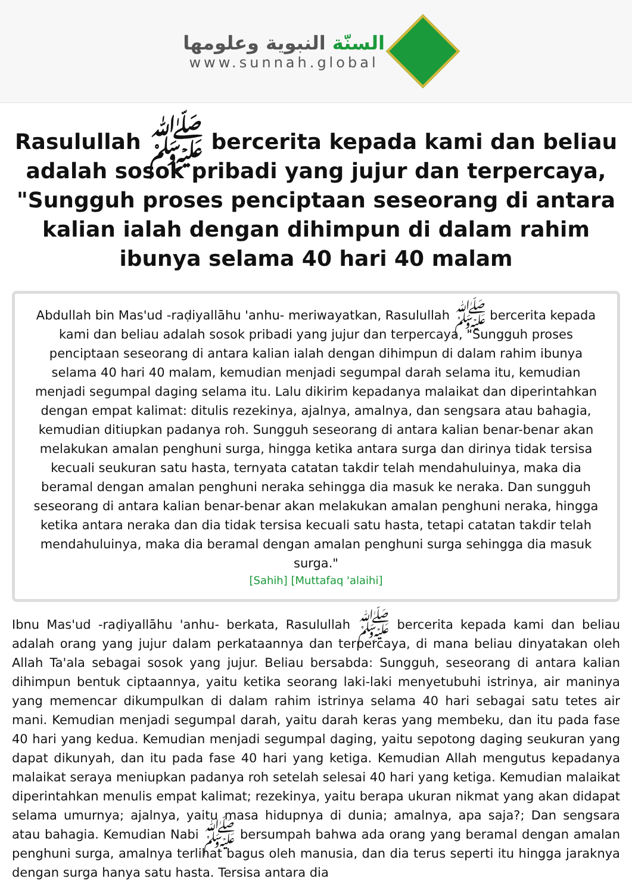السنّة النبوية وعلومها
www.sunnah.global
Rasulullah ﷺ bercerita kepada kami dan beliau adalah sosok pribadi yang jujur dan terpercaya, "Sungguh proses penciptaan seseorang di antara kalian ialah dengan dihimpun di dalam rahim ibunya selama 40 hari 40 malam
Abdullah bin Mas'ud -raḍiyallāhu 'anhu- meriwayatkan, Rasulullah ﷺ bercerita kepada kami dan beliau adalah sosok pribadi yang jujur dan terpercaya, "Sungguh proses penciptaan seseorang di antara kalian ialah dengan dihimpun di dalam rahim ibunya selama 40 hari 40 malam, kemudian menjadi segumpal darah selama itu, kemudian menjadi segumpal daging selama itu. Lalu dikirim kepadanya malaikat dan diperintahkan dengan empat kalimat: ditulis rezekinya, ajalnya, amalnya, dan sengsara atau bahagia, kemudian ditiupkan padanya roh. Sungguh seseorang di antara kalian benar-benar akan melakukan amalan penghuni surga, hingga ketika antara surga dan dirinya tidak tersisa kecuali seukuran satu hasta, ternyata catatan takdir telah mendahuluinya, maka dia beramal dengan amalan penghuni neraka sehingga dia masuk ke neraka. Dan sungguh seseorang di antara kalian benar-benar akan melakukan amalan penghuni neraka, hingga ketika antara neraka dan dia tidak tersisa kecuali satu hasta, tetapi catatan takdir telah mendahuluinya, maka dia beramal dengan amalan penghuni surga sehingga dia masuk surga."
[Sahih] [Muttafaq 'alaihi]
Ibnu Mas'ud -raḍiyallāhu 'anhu- berkata, Rasulullah ﷺ bercerita kepada kami dan beliau adalah orang yang jujur dalam perkataannya dan terpercaya, di mana beliau dinyatakan oleh Allah Ta'ala sebagai sosok yang jujur. Beliau bersabda: Sungguh, seseorang di antara kalian dihimpun bentuk ciptaannya, yaitu ketika seorang laki-laki menyetubuhi istrinya, air maninya yang memencar dikumpulkan di dalam rahim istrinya selama 40 hari sebagai satu tetes air mani. Kemudian menjadi segumpal darah, yaitu darah keras yang membeku, dan itu pada fase 40 hari yang kedua. Kemudian menjadi segumpal daging, yaitu sepotong daging seukuran yang dapat dikunyah, dan itu pada fase 40 hari yang ketiga. Kemudian Allah mengutus kepadanya malaikat seraya meniupkan padanya roh setelah selesai 40 hari yang ketiga. Kemudian malaikat diperintahkan menulis empat kalimat; rezekinya, yaitu berapa ukuran nikmat yang akan didapat selama umurnya; ajalnya, yaitu masa hidupnya di dunia; amalnya, apa saja?; Dan sengsara atau bahagia. Kemudian Nabi ﷺ bersumpah bahwa ada orang yang beramal dengan amalan penghuni surga, amalnya terlihat bagus oleh manusia, dan dia terus seperti itu hingga jaraknya dengan surga hanya satu hasta. Tersisa antara dia